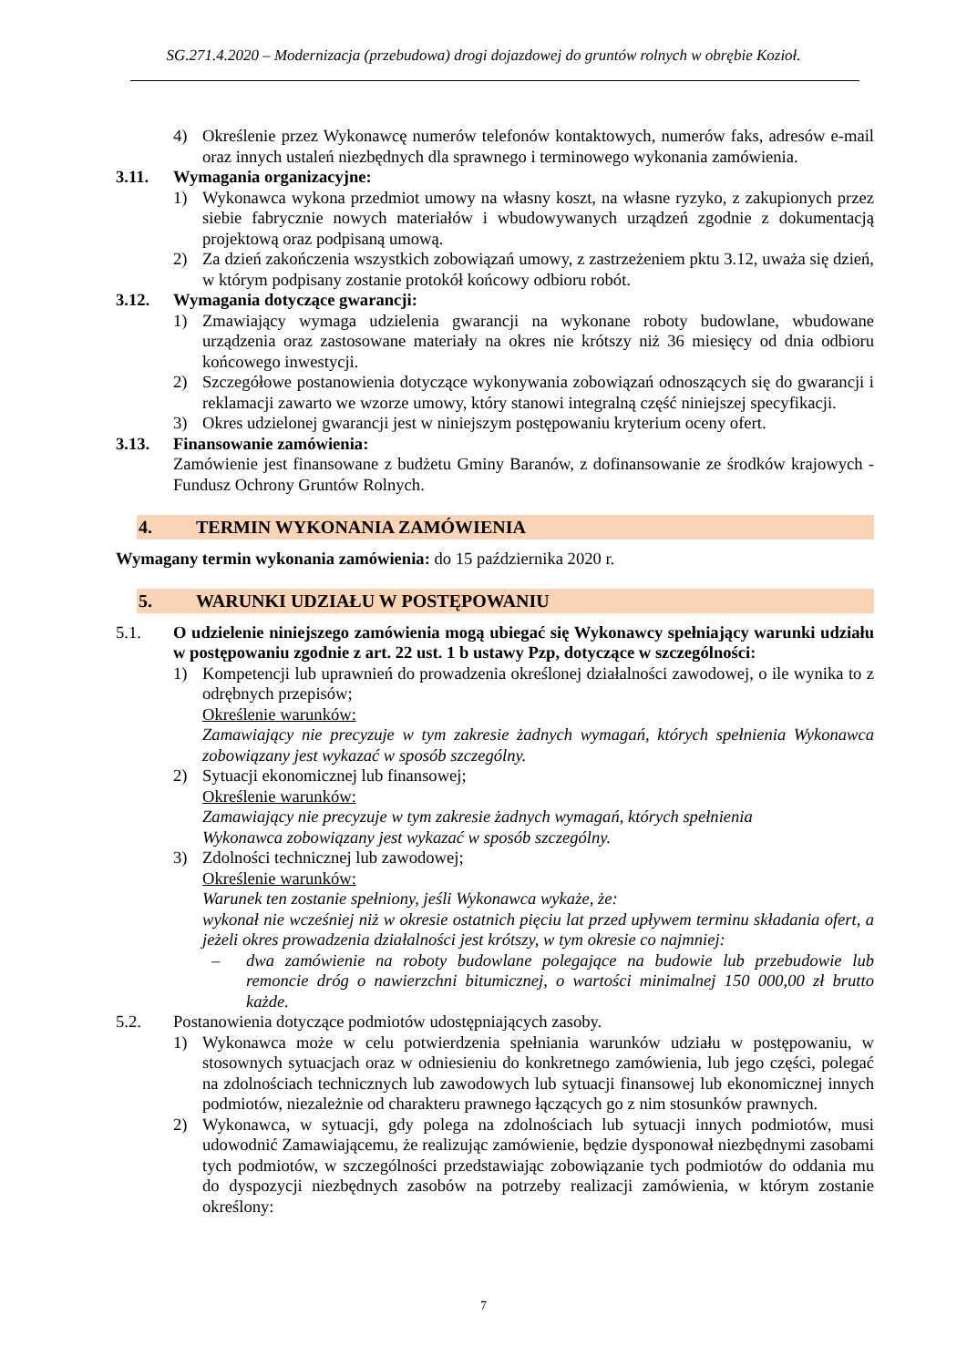SG.271.4.2020 – Modernizacja (przebudowa) drogi dojazdowej do gruntów rolnych w obrębie Kozioł.
4) Określenie przez Wykonawcę numerów telefonów kontaktowych, numerów faks, adresów e-mail oraz innych ustaleń niezbędnych dla sprawnego i terminowego wykonania zamówienia.
3.11. Wymagania organizacyjne:
1) Wykonawca wykona przedmiot umowy na własny koszt, na własne ryzyko, z zakupionych przez siebie fabrycznie nowych materiałów i wbudowywanych urządzeń zgodnie z dokumentacją projektową oraz podpisaną umową.
2) Za dzień zakończenia wszystkich zobowiązań umowy, z zastrzeżeniem pktu 3.12, uważa się dzień, w którym podpisany zostanie protokół końcowy odbioru robót.
3.12. Wymagania dotyczące gwarancji:
1) Zmawiający wymaga udzielenia gwarancji na wykonane roboty budowlane, wbudowane urządzenia oraz zastosowane materiały na okres nie krótszy niż 36 miesięcy od dnia odbioru końcowego inwestycji.
2) Szczegółowe postanowienia dotyczące wykonywania zobowiązań odnoszących się do gwarancji i reklamacji zawarto we wzorze umowy, który stanowi integralną część niniejszej specyfikacji.
3) Okres udzielonej gwarancji jest w niniejszym postępowaniu kryterium oceny ofert.
3.13. Finansowanie zamówienia:
Zamówienie jest finansowane z budżetu Gminy Baranów, z dofinansowanie ze środków krajowych - Fundusz Ochrony Gruntów Rolnych.
4. TERMIN WYKONANIA ZAMÓWIENIA
Wymagany termin wykonania zamówienia: do 15 października 2020 r.
5. WARUNKI UDZIAŁU W POSTĘPOWANIU
5.1. O udzielenie niniejszego zamówienia mogą ubiegać się Wykonawcy spełniający warunki udziału w postępowaniu zgodnie z art. 22 ust. 1 b ustawy Pzp, dotyczące w szczególności:
1) Kompetencji lub uprawnień do prowadzenia określonej działalności zawodowej, o ile wynika to z odrębnych przepisów;
Określenie warunków:
Zamawiający nie precyzuje w tym zakresie żadnych wymagań, których spełnienia Wykonawca zobowiązany jest wykazać w sposób szczególny.
2) Sytuacji ekonomicznej lub finansowej;
Określenie warunków:
Zamawiający nie precyzuje w tym zakresie żadnych wymagań, których spełnienia
Wykonawca zobowiązany jest wykazać w sposób szczególny.
3) Zdolności technicznej lub zawodowej;
Określenie warunków:
Warunek ten zostanie spełniony, jeśli Wykonawca wykaże, że:
wykonał nie wcześniej niż w okresie ostatnich pięciu lat przed upływem terminu składania ofert, a jeżeli okres prowadzenia działalności jest krótszy, w tym okresie co najmniej:
– dwa zamówienie na roboty budowlane polegające na budowie lub przebudowie lub remoncie dróg o nawierzchni bitumicznej, o wartości minimalnej 150 000,00 zł brutto każde.
5.2. Postanowienia dotyczące podmiotów udostępniających zasoby.
1) Wykonawca może w celu potwierdzenia spełniania warunków udziału w postępowaniu, w stosownych sytuacjach oraz w odniesieniu do konkretnego zamówienia, lub jego części, polegać na zdolnościach technicznych lub zawodowych lub sytuacji finansowej lub ekonomicznej innych podmiotów, niezależnie od charakteru prawnego łączących go z nim stosunków prawnych.
2) Wykonawca, w sytuacji, gdy polega na zdolnościach lub sytuacji innych podmiotów, musi udowodnić Zamawiającemu, że realizując zamówienie, będzie dysponował niezbędnymi zasobami tych podmiotów, w szczególności przedstawiając zobowiązanie tych podmiotów do oddania mu do dyspozycji niezbędnych zasobów na potrzeby realizacji zamówienia, w którym zostanie określony:
7